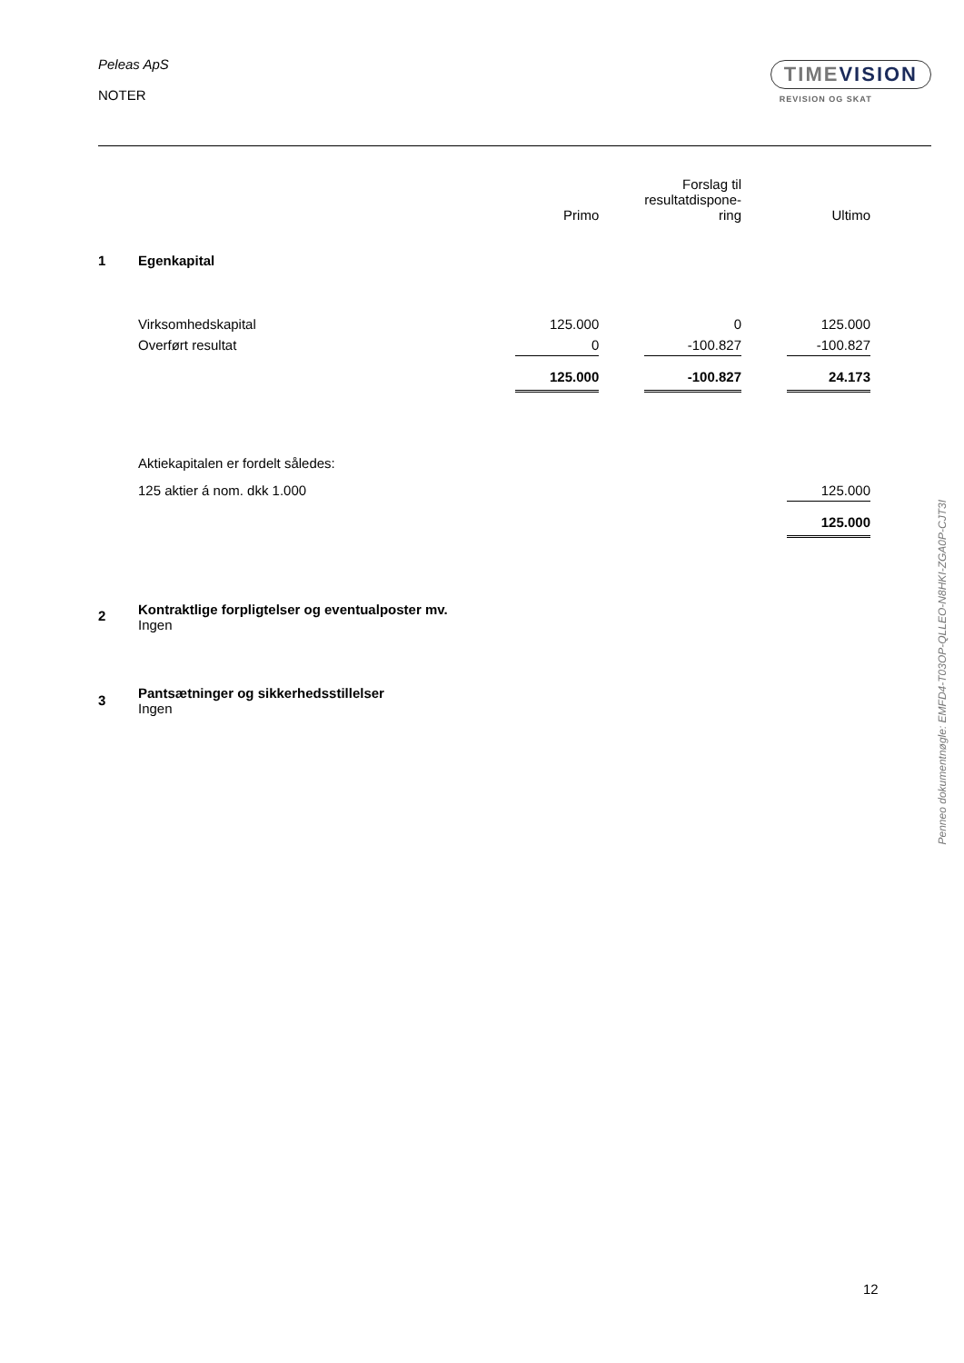Peleas ApS
NOTER
TIMEVISION
REVISION OG SKAT
| | | Primo | | Forslag til resultatdispone- ring | | Ultimo |
| --- | --- | --- | --- | --- | --- | --- |
| 1 | Egenkapital | | | | | |
| | Virksomhedskapital | 125.000 | | 0 | | 125.000 |
| | Overført resultat | 0 | | -100.827 | | -100.827 |
| | | 125.000 | | -100.827 | | 24.173 |
| | Aktiekapitalen er fordelt således: | | | | | |
| | 125 aktier á nom. dkk 1.000 | | | | | 125.000 |
| | | | | | | 125.000 |
| 2 | Kontraktlige forpligtelser og eventualposter mv. Ingen | | | | | |
| 3 | Pantsætninger og sikkerhedsstillelser Ingen | | | | | |
Penneo dokumentnøgle: EMFD4-T03OP-QLLEO-N8HKI-ZGA0P-CJT3I
12